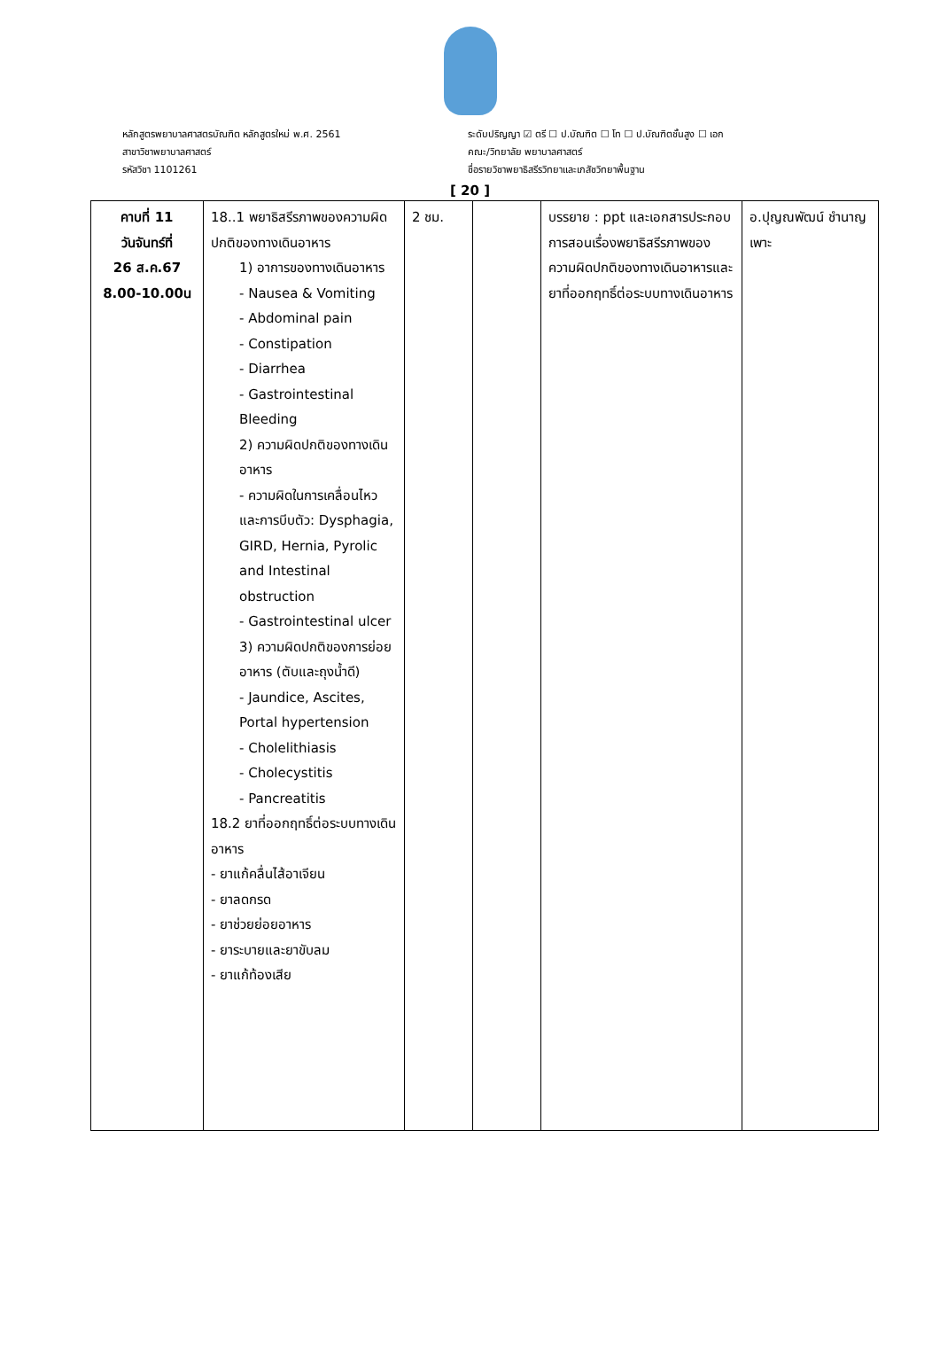หลักสูตรพยาบาลศาสตรบัณฑิต หลักสูตรใหม่ พ.ศ. 2561
สาขาวิชาพยาบาลศาสตร์
รหัสวิชา 1101261
ระดับปริญญา ☑ ตรี ☐ ป.บัณฑิต ☐ โท ☐ ป.บัณฑิตชั้นสูง ☐ เอก
คณะ/วิทยาลัย พยาบาลศาสตร์
ชื่อรายวิชาพยาธิสรีรวิทยาและเภสัชวิทยาพื้นฐาน
[ 20 ]
| คาบที่ 11 วันจันทร์ที่ 26 ส.ค.67 8.00-10.00น | 18..1 พยาธิสรีรภาพของความผิดปกติของทางเดินอาหาร 1) อาการของทางเดินอาหาร - Nausea & Vomiting - Abdominal pain - Constipation - Diarrhea - Gastrointestinal Bleeding 2) ความผิดปกติของทางเดินอาหาร - ความผิดในการเคลื่อนไหวและการบีบตัว: Dysphagia, GIRD, Hernia, Pyrolic and Intestinal obstruction - Gastrointestinal ulcer 3) ความผิดปกติของการย่อยอาหาร (ตับและถุงน้ำดี) - Jaundice, Ascites, Portal hypertension - Cholelithiasis - Cholecystitis - Pancreatitis 18.2 ยาที่ออกฤทธิ์ต่อระบบทางเดินอาหาร - ยาแก้คลื่นไส้อาเจียน - ยาลดกรด - ยาช่วยย่อยอาหาร - ยาระบายและยาขับลม - ยาแก้ท้องเสีย | 2 ชม. | | บรรยาย : ppt และเอกสารประกอบการสอนเรื่องพยาธิสรีรภาพของความผิดปกติของทางเดินอาหารและยาที่ออกฤทธิ์ต่อระบบทางเดินอาหาร | อ.ปุญณพัฒน์ ชำนาญเพาะ |